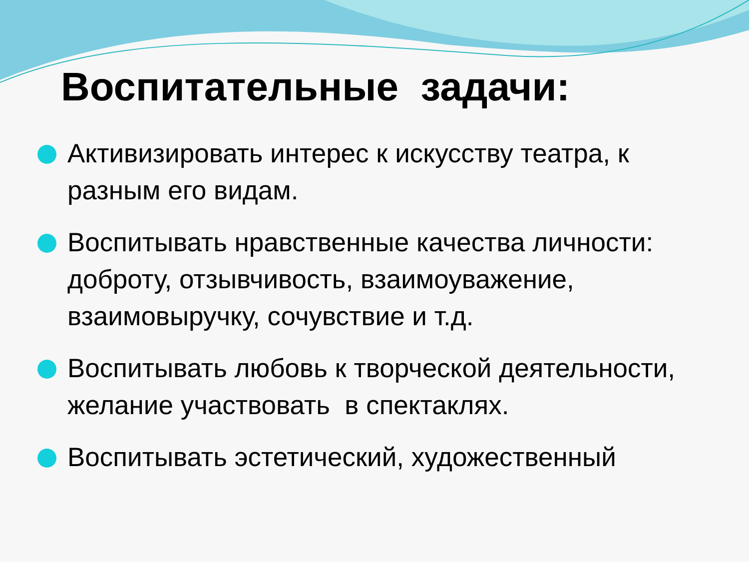Воспитательные задачи:
Активизировать интерес к искусству театра, к разным его видам.
Воспитывать нравственные качества личности: доброту, отзывчивость, взаимоуважение, взаимовыручку, сочувствие и т.д.
Воспитывать любовь к творческой деятельности, желание участвовать в спектаклях.
Воспитывать эстетический, художественный